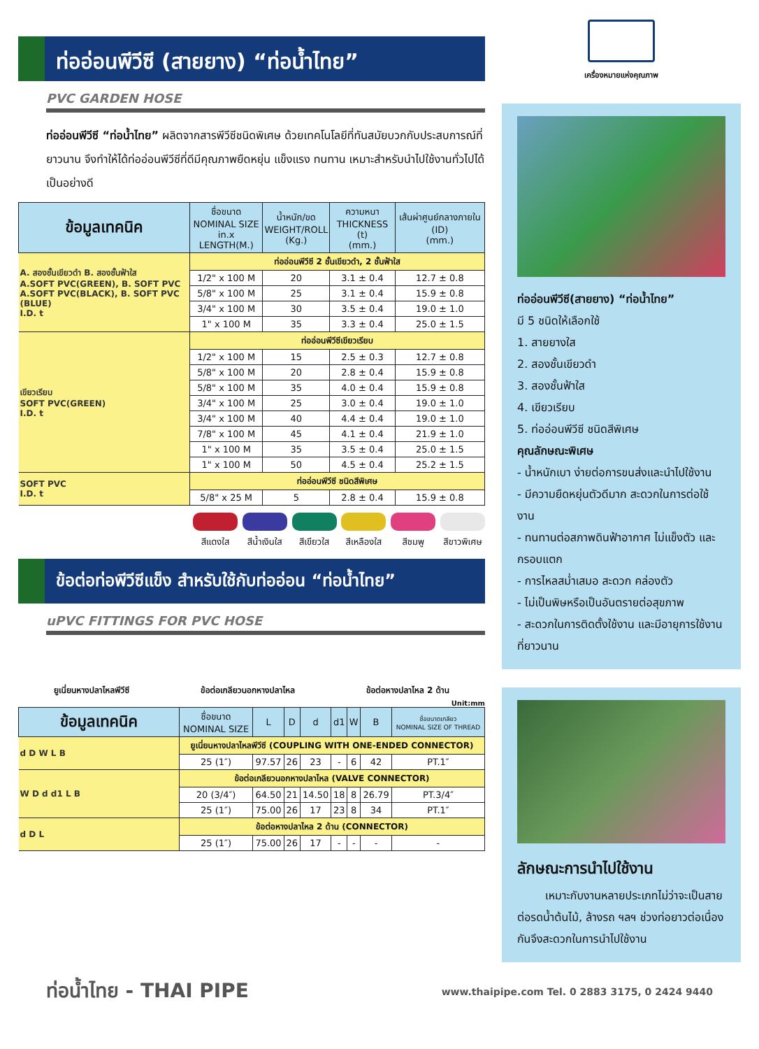ท่ออ่อนพีวีซี (สายยาง) “ท่อน้ำไทย”
PVC GARDEN HOSE
ท่ออ่อนพีวีซี “ท่อน้ำไทย” ผลิตจากสารพีวีซีชนิดพิเศษ ด้วยเทคโนโลยีที่ทันสมัยบวกกับประสบการณ์ที่ยาวนาน จึงทำให้ได้ท่ออ่อนพีวีซีที่ดีมีคุณภาพยืดหยุ่น แข็งแรง ทนทาน เหมาะสำหรับนำไปใช้งานทั่วไปได้เป็นอย่างดี
| ข้อมูลเทคนิค | ชื่อขนาด NOMINAL SIZE in.x LENGTH(M.) | น้ำหนัก/ขด WEIGHT/ROLL (Kg.) | ความหนา THICKNESS (t) (mm.) | เส้นผ่าศูนย์กลางภายใน (ID) (mm.) |
| --- | --- | --- | --- | --- |
| A. สองชั้นเขียวดำ B. สองชั้นฟ้าใส A.SOFT PVC(GREEN), B. SOFT PVC A.SOFT PVC(BLACK), B. SOFT PVC (BLUE) I.D. t | ท่ออ่อนพีวีซี 2 ชั้นเขียวดำ, 2 ชั้นฟ้าใส | | | |
| | 1/2" x 100 M | 20 | 3.1 ± 0.4 | 12.7 ± 0.8 |
| | 5/8" x 100 M | 25 | 3.1 ± 0.4 | 15.9 ± 0.8 |
| | 3/4" x 100 M | 30 | 3.5 ± 0.4 | 19.0 ± 1.0 |
| | 1" x 100 M | 35 | 3.3 ± 0.4 | 25.0 ± 1.5 |
| เขียวเรียบ SOFT PVC(GREEN) I.D. t | ท่ออ่อนพีวีซีเขียวเรียบ | | | |
| | 1/2" x 100 M | 15 | 2.5 ± 0.3 | 12.7 ± 0.8 |
| | 5/8" x 100 M | 20 | 2.8 ± 0.4 | 15.9 ± 0.8 |
| | 5/8" x 100 M | 35 | 4.0 ± 0.4 | 15.9 ± 0.8 |
| | 3/4" x 100 M | 25 | 3.0 ± 0.4 | 19.0 ± 1.0 |
| | 3/4" x 100 M | 40 | 4.4 ± 0.4 | 19.0 ± 1.0 |
| | 7/8" x 100 M | 45 | 4.1 ± 0.4 | 21.9 ± 1.0 |
| | 1" x 100 M | 35 | 3.5 ± 0.4 | 25.0 ± 1.5 |
| | 1" x 100 M | 50 | 4.5 ± 0.4 | 25.2 ± 1.5 |
| SOFT PVC I.D. t | ท่ออ่อนพีวีซี ชนิดสีพิเศษ | | | |
| | 5/8" x 25 M | 5 | 2.8 ± 0.4 | 15.9 ± 0.8 |
สีแดงใส สีน้ำเงินใส สีเขียวใส สีเหลืองใส สีชมพู สีขาวพิเศษ
ข้อต่อท่อพีวีซีแข็ง สำหรับใช้กับท่ออ่อน “ท่อน้ำไทย”
uPVC FITTINGS FOR PVC HOSE
ยูเนี่ยนหางปลาไหลพีวีซี ข้อต่อเกลียวนอกหางปลาไหล ข้อต่อหางปลาไหล 2 ด้าน
Unit:mm
| ข้อมูลเทคนิค | ชื่อขนาด NOMINAL SIZE | L | D | d | d1 | W | B | ชื่อขนาดเกลียว NOMINAL SIZE OF THREAD |
| --- | --- | --- | --- | --- | --- | --- | --- | --- |
| d D W L B | ยูเนี่ยนหางปลาไหลพีวีซี (COUPLING WITH ONE-ENDED CONNECTOR) | | | | | | | |
| | 25 (1″) | 97.57 | 26 | 23 | - | 6 | 42 | PT.1″ |
| W D d d1 L B | ข้อต่อเกลียวนอกหางปลาไหล (VALVE CONNECTOR) | | | | | | | |
| | 20 (3/4″) | 64.50 | 21 | 14.50 | 18 | 8 | 26.79 | PT.3/4″ |
| | 25 (1″) | 75.00 | 26 | 17 | 23 | 8 | 34 | PT.1″ |
| d D L | ข้อต่อหางปลาไหล 2 ด้าน (CONNECTOR) | | | | | | | |
| | 25 (1″) | 75.00 | 26 | 17 | - | - | - | - |
เครื่องหมายแห่งคุณภาพ
ท่ออ่อนพีวีซี(สายยาง) “ท่อน้ำไทย”
มี 5 ชนิดให้เลือกใช้
1. สายยางใส
2. สองชั้นเขียวดำ
3. สองชั้นฟ้าใส
4. เขียวเรียบ
5. ท่ออ่อนพีวีซี ชนิดสีพิเศษ
คุณลักษณะพิเศษ
- น้ำหนักเบา ง่ายต่อการขนส่งและนำไปใช้งาน
- มีความยืดหยุ่นตัวดีมาก สะดวกในการต่อใช้งาน
- ทนทานต่อสภาพดินฟ้าอากาศ ไม่แข็งตัว และกรอบแตก
- การไหลสม่ำเสมอ สะดวก คล่องตัว
- ไม่เป็นพิษหรือเป็นอันตรายต่อสุขภาพ
- สะดวกในการติดตั้งใช้งาน และมีอายุการใช้งานที่ยาวนาน
ลักษณะการนำไปใช้งาน
เหมาะกับงานหลายประเภทไม่ว่าจะเป็นสายต่อรดน้ำต้นไม้, ล้างรถ ฯลฯ ช่วงท่อยาวต่อเนื่องกันจึงสะดวกในการนำไปใช้งาน
ท่อน้ำไทย - THAI PIPE
www.thaipipe.com Tel. 0 2883 3175, 0 2424 9440